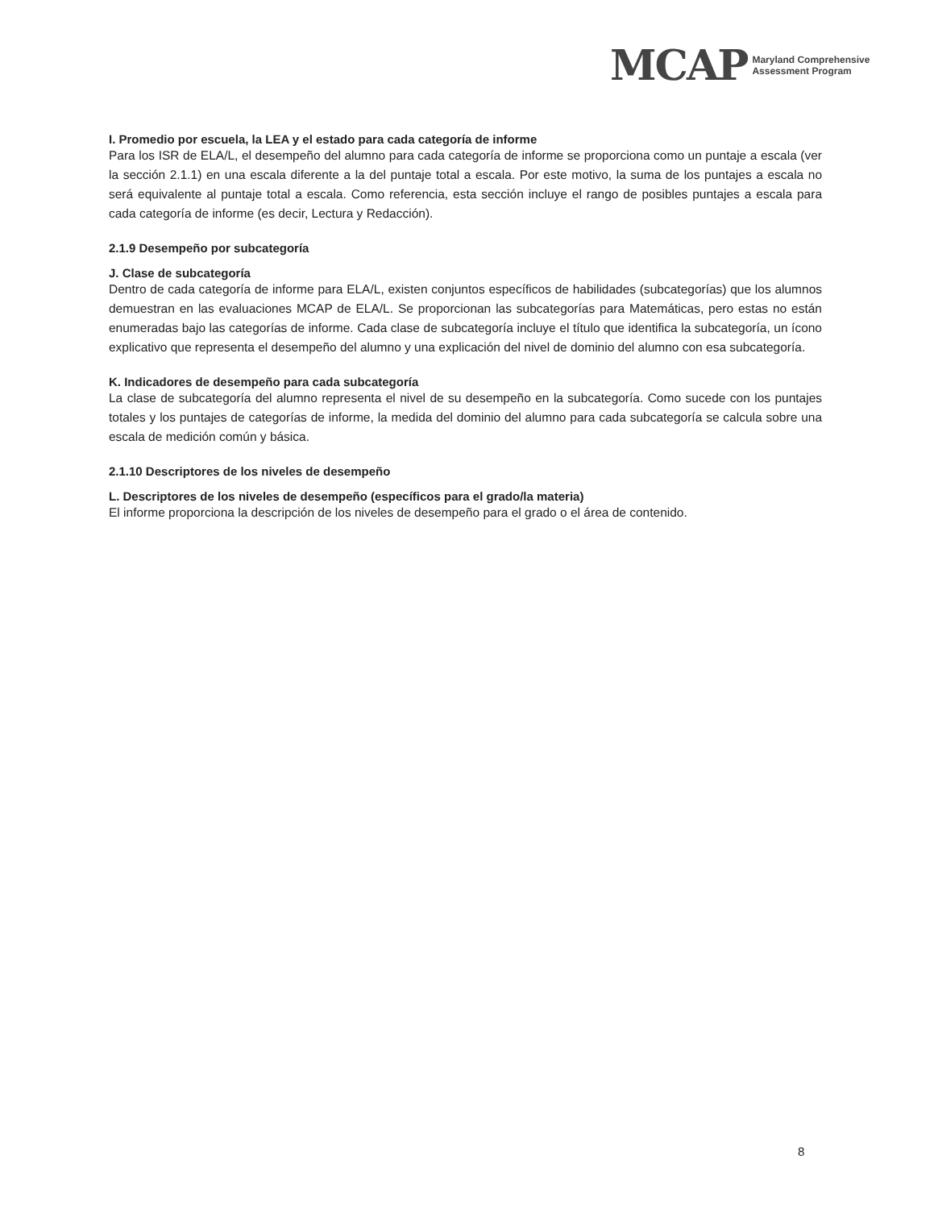MCAP Maryland Comprehensive
Assessment Program
I. Promedio por escuela, la LEA y el estado para cada categoría de informe
Para los ISR de ELA/L, el desempeño del alumno para cada categoría de informe se proporciona como un puntaje a escala (ver la sección 2.1.1) en una escala diferente a la del puntaje total a escala. Por este motivo, la suma de los puntajes a escala no será equivalente al puntaje total a escala. Como referencia, esta sección incluye el rango de posibles puntajes a escala para cada categoría de informe (es decir, Lectura y Redacción).
2.1.9 Desempeño por subcategoría
J. Clase de subcategoría
Dentro de cada categoría de informe para ELA/L, existen conjuntos específicos de habilidades (subcategorías) que los alumnos demuestran en las evaluaciones MCAP de ELA/L. Se proporcionan las subcategorías para Matemáticas, pero estas no están enumeradas bajo las categorías de informe. Cada clase de subcategoría incluye el título que identifica la subcategoría, un ícono explicativo que representa el desempeño del alumno y una explicación del nivel de dominio del alumno con esa subcategoría.
K. Indicadores de desempeño para cada subcategoría
La clase de subcategoría del alumno representa el nivel de su desempeño en la subcategoría. Como sucede con los puntajes totales y los puntajes de categorías de informe, la medida del dominio del alumno para cada subcategoría se calcula sobre una escala de medición común y básica.
2.1.10 Descriptores de los niveles de desempeño
L. Descriptores de los niveles de desempeño (específicos para el grado/la materia)
El informe proporciona la descripción de los niveles de desempeño para el grado o el área de contenido.
8